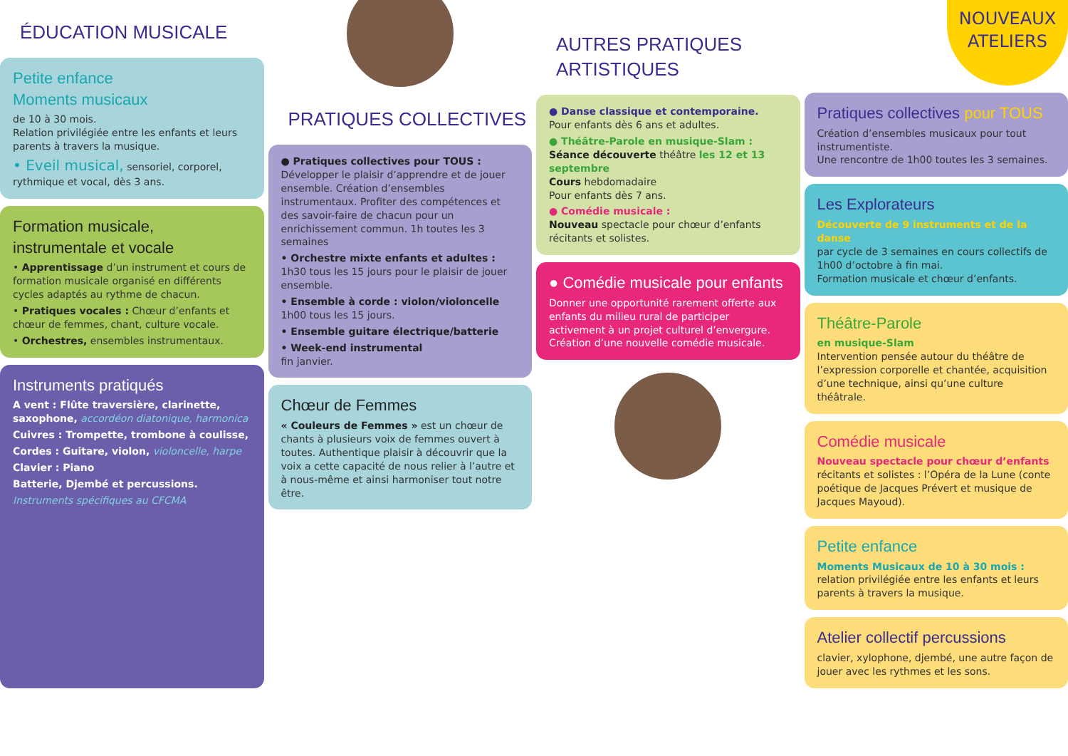ÉDUCATION MUSICALE
Petite enfance
Moments musicaux
de 10 à 30 mois.
Relation privilégiée entre les enfants et leurs parents à travers la musique.
• Eveil musical, sensoriel, corporel, rythmique et vocal, dès 3 ans.
Formation musicale, instrumentale et vocale
• Apprentissage d’un instrument et cours de formation musicale organisé en différents cycles adaptés au rythme de chacun.
• Pratiques vocales : Chœur d’enfants et chœur de femmes, chant, culture vocale.
• Orchestres, ensembles instrumentaux.
Instruments pratiqués
A vent : Flûte traversière, clarinette, saxophone, accordéon diatonique, harmonica
Cuivres : Trompette, trombone à coulisse,
Cordes : Guitare, violon, violoncelle, harpe
Clavier : Piano
Batterie, Djembé et percussions.
Instruments spécifiques au CFCMA
PRATIQUES COLLECTIVES
● Pratiques collectives pour TOUS :
Développer le plaisir d’apprendre et de jouer ensemble. Création d’ensembles instrumentaux. Profiter des compétences et des savoir-faire de chacun pour un enrichissement commun. 1h toutes les 3 semaines
• Orchestre mixte enfants et adultes :
1h30 tous les 15 jours pour le plaisir de jouer ensemble.
• Ensemble à corde : violon/violoncelle
1h00 tous les 15 jours.
• Ensemble guitare électrique/batterie
• Week-end instrumental
fin janvier.
Chœur de Femmes
« Couleurs de Femmes » est un chœur de chants à plusieurs voix de femmes ouvert à toutes. Authentique plaisir à découvrir que la voix a cette capacité de nous relier à l’autre et à nous-même et ainsi harmoniser tout notre être.
AUTRES PRATIQUES ARTISTIQUES
● Danse classique et contemporaine.
Pour enfants dès 6 ans et adultes.
● Théâtre-Parole en musique-Slam :
Séance découverte théâtre les 12 et 13 septembre
Cours hebdomadaire
Pour enfants dès 7 ans.
● Comédie musicale :
Nouveau spectacle pour chœur d’enfants récitants et solistes.
● Comédie musicale pour enfants
Donner une opportunité rarement offerte aux enfants du milieu rural de participer activement à un projet culturel d’envergure. Création d’une nouvelle comédie musicale.
NOUVEAUX ATELIERS
Pratiques collectives pour TOUS
Création d’ensembles musicaux pour tout instrumentiste.
Une rencontre de 1h00 toutes les 3 semaines.
Les Explorateurs
Découverte de 9 instruments et de la danse
par cycle de 3 semaines en cours collectifs de 1h00 d’octobre à fin mai.
Formation musicale et chœur d’enfants.
Théâtre-Parole
en musique-Slam
Intervention pensée autour du théâtre de l’expression corporelle et chantée, acquisition d’une technique, ainsi qu’une culture théâtrale.
Comédie musicale
Nouveau spectacle pour chœur d’enfants récitants et solistes : l’Opéra de la Lune (conte poétique de Jacques Prévert et musique de Jacques Mayoud).
Petite enfance
Moments Musicaux de 10 à 30 mois : relation privilégiée entre les enfants et leurs parents à travers la musique.
Atelier collectif percussions
clavier, xylophone, djembé, une autre façon de jouer avec les rythmes et les sons.